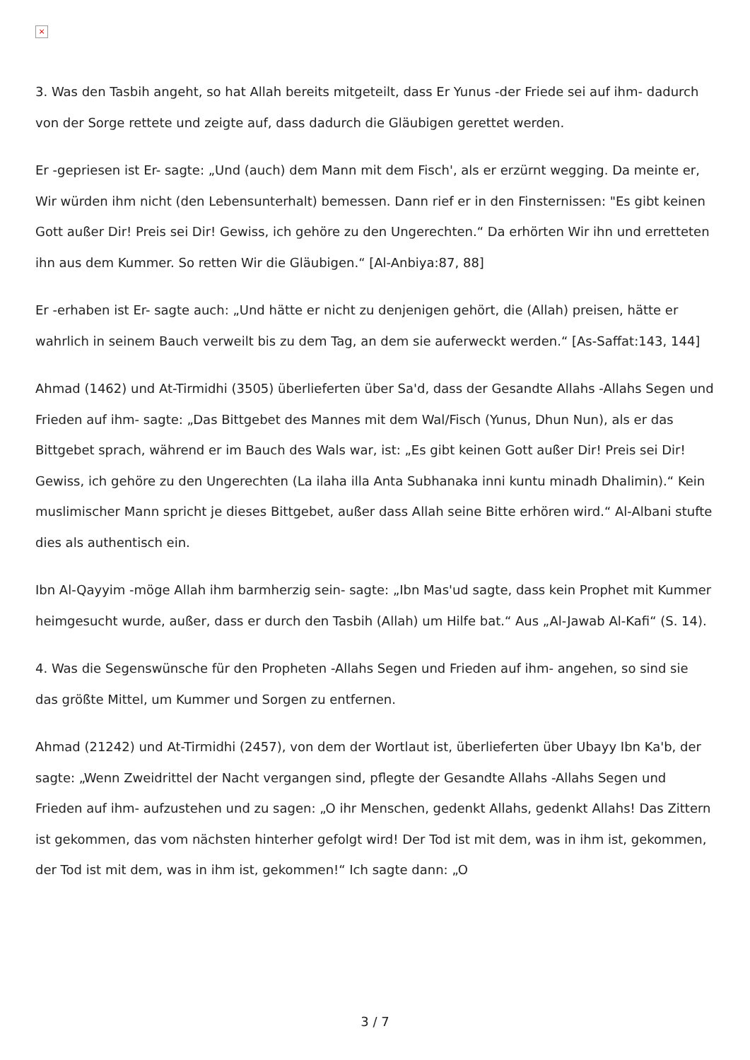×
3. Was den Tasbih angeht, so hat Allah bereits mitgeteilt, dass Er Yunus -der Friede sei auf ihm- dadurch von der Sorge rettete und zeigte auf, dass dadurch die Gläubigen gerettet werden.
Er -gepriesen ist Er- sagte: „Und (auch) dem Mann mit dem Fisch', als er erzürnt wegging. Da meinte er, Wir würden ihm nicht (den Lebensunterhalt) bemessen. Dann rief er in den Finsternissen: "Es gibt keinen Gott außer Dir! Preis sei Dir! Gewiss, ich gehöre zu den Ungerechten.“ Da erhörten Wir ihn und erretteten ihn aus dem Kummer. So retten Wir die Gläubigen.“ [Al-Anbiya:87, 88]
Er -erhaben ist Er- sagte auch: „Und hätte er nicht zu denjenigen gehört, die (Allah) preisen, hätte er wahrlich in seinem Bauch verweilt bis zu dem Tag, an dem sie auferweckt werden.“ [As-Saffat:143, 144]
Ahmad (1462) und At-Tirmidhi (3505) überlieferten über Sa'd, dass der Gesandte Allahs -Allahs Segen und Frieden auf ihm- sagte: „Das Bittgebet des Mannes mit dem Wal/Fisch (Yunus, Dhun Nun), als er das Bittgebet sprach, während er im Bauch des Wals war, ist: „Es gibt keinen Gott außer Dir! Preis sei Dir! Gewiss, ich gehöre zu den Ungerechten (La ilaha illa Anta Subhanaka inni kuntu minadh Dhalimin).“ Kein muslimischer Mann spricht je dieses Bittgebet, außer dass Allah seine Bitte erhören wird.“ Al-Albani stufte dies als authentisch ein.
Ibn Al-Qayyim -möge Allah ihm barmherzig sein- sagte: „Ibn Mas'ud sagte, dass kein Prophet mit Kummer heimgesucht wurde, außer, dass er durch den Tasbih (Allah) um Hilfe bat.“ Aus „Al-Jawab Al-Kafi“ (S. 14).
4. Was die Segenswünsche für den Propheten -Allahs Segen und Frieden auf ihm- angehen, so sind sie das größte Mittel, um Kummer und Sorgen zu entfernen.
Ahmad (21242) und At-Tirmidhi (2457), von dem der Wortlaut ist, überlieferten über Ubayy Ibn Ka'b, der sagte: „Wenn Zweidrittel der Nacht vergangen sind, pflegte der Gesandte Allahs -Allahs Segen und Frieden auf ihm- aufzustehen und zu sagen: „O ihr Menschen, gedenkt Allahs, gedenkt Allahs! Das Zittern ist gekommen, das vom nächsten hinterher gefolgt wird! Der Tod ist mit dem, was in ihm ist, gekommen, der Tod ist mit dem, was in ihm ist, gekommen!“ Ich sagte dann: „O
3 / 7